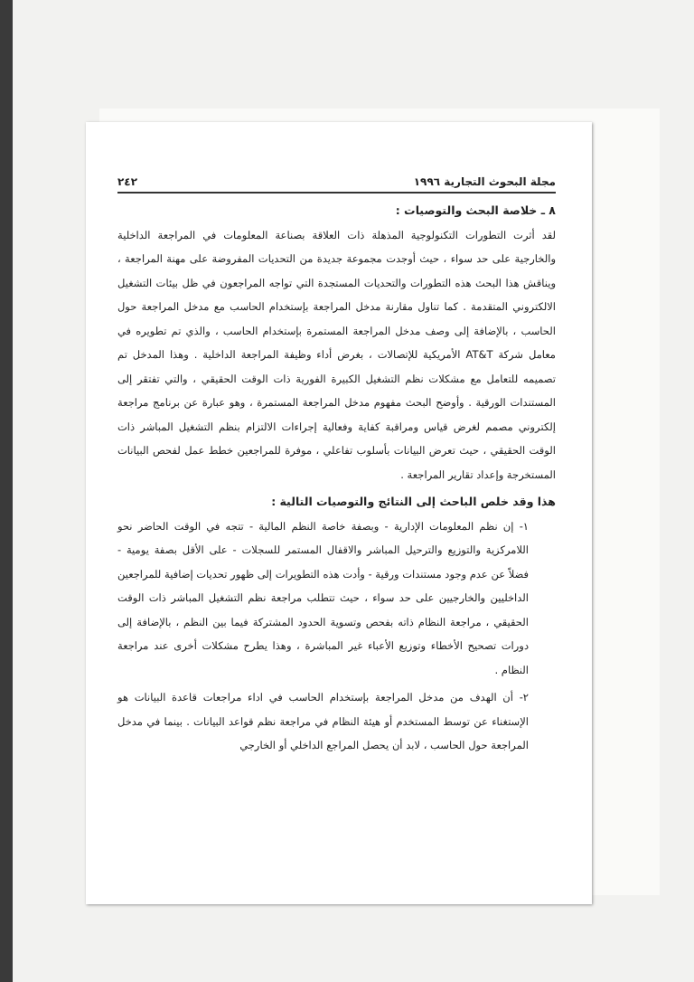مجلة البحوث التجارية ١٩٩٦ ٢٤٢
٨ ـ خلاصة البحث والتوصيات :
لقد أثرت التطورات التكنولوجية المذهلة ذات العلاقة بصناعة المعلومات في المراجعة الداخلية والخارجية على حد سواء ، حيث أوجدت مجموعة جديدة من التحديات المفروضة على مهنة المراجعة ، ويناقش هذا البحث هذه التطورات والتحديات المستجدة التي تواجه المراجعون في ظل بيئات التشغيل الالكتروني المتقدمة . كما تناول مقارنة مدخل المراجعة بإستخدام الحاسب مع مدخل المراجعة حول الحاسب ، بالإضافة إلى وصف مدخل المراجعة المستمرة بإستخدام الحاسب ، والذي تم تطويره في معامل شركة AT&T الأمريكية للإتصالات ، بغرض أداء وظيفة المراجعة الداخلية . وهذا المدخل تم تصميمه للتعامل مع مشكلات نظم التشغيل الكبيرة الفورية ذات الوقت الحقيقي ، والتي تفتقر إلى المستندات الورقية . وأوضح البحث مفهوم مدخل المراجعة المستمرة ، وهو عبارة عن برنامج مراجعة إلكتروني مصمم لغرض قياس ومراقبة كفاية وفعالية إجراءات الالتزام بنظم التشغيل المباشر ذات الوقت الحقيقي ، حيث تعرض البيانات بأسلوب تفاعلي ، موفرة للمراجعين خطط عمل لفحص البيانات المستخرجة وإعداد تقارير المراجعة .
هذا وقد خلص الباحث إلى النتائج والتوصيات التالية :
١- إن نظم المعلومات الإدارية - وبصفة خاصة النظم المالية - تتجه في الوقت الحاضر نحو اللامركزية والتوزيع والترحيل المباشر والاقفال المستمر للسجلات - على الأقل بصفة يومية - فضلاً عن عدم وجود مستندات ورقية - وأدت هذه التطويرات إلى ظهور تحديات إضافية للمراجعين الداخليين والخارجيين على حد سواء ، حيث تتطلب مراجعة نظم التشغيل المباشر ذات الوقت الحقيقي ، مراجعة النظام ذاته بفحص وتسوية الحدود المشتركة فيما بين النظم ، بالإضافة إلى دورات تصحيح الأخطاء وتوزيع الأعباء غير المباشرة ، وهذا يطرح مشكلات أخرى عند مراجعة النظام .
٢- أن الهدف من مدخل المراجعة بإستخدام الحاسب في اداء مراجعات قاعدة البيانات هو الإستغناء عن توسط المستخدم أو هيئة النظام في مراجعة نظم قواعد البيانات . بينما في مدخل المراجعة حول الحاسب ، لابد أن يحصل المراجع الداخلي أو الخارجي